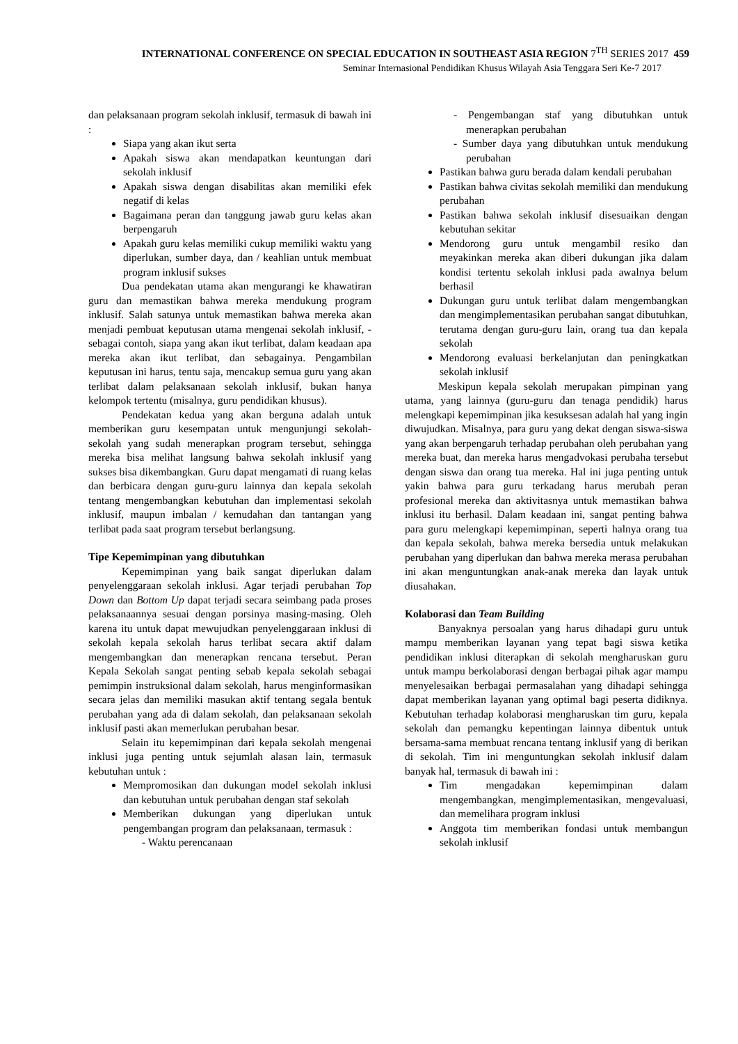INTERNATIONAL CONFERENCE ON SPECIAL EDUCATION IN SOUTHEAST ASIA REGION 7<sup>TH</sup> SERIES 2017 459
Seminar Internasional Pendidikan Khusus Wilayah Asia Tenggara Seri Ke-7 2017
dan pelaksanaan program sekolah inklusif, termasuk di bawah ini :
Siapa yang akan ikut serta
Apakah siswa akan mendapatkan keuntungan dari sekolah inklusif
Apakah siswa dengan disabilitas akan memiliki efek negatif di kelas
Bagaimana peran dan tanggung jawab guru kelas akan berpengaruh
Apakah guru kelas memiliki cukup memiliki waktu yang diperlukan, sumber daya, dan / keahlian untuk membuat program inklusif sukses
Dua pendekatan utama akan mengurangi ke khawatiran guru dan memastikan bahwa mereka mendukung program inklusif. Salah satunya untuk memastikan bahwa mereka akan menjadi pembuat keputusan utama mengenai sekolah inklusif, - sebagai contoh, siapa yang akan ikut terlibat, dalam keadaan apa mereka akan ikut terlibat, dan sebagainya. Pengambilan keputusan ini harus, tentu saja, mencakup semua guru yang akan terlibat dalam pelaksanaan sekolah inklusif, bukan hanya kelompok tertentu (misalnya, guru pendidikan khusus).
Pendekatan kedua yang akan berguna adalah untuk memberikan guru kesempatan untuk mengunjungi sekolah-sekolah yang sudah menerapkan program tersebut, sehingga mereka bisa melihat langsung bahwa sekolah inklusif yang sukses bisa dikembangkan. Guru dapat mengamati di ruang kelas dan berbicara dengan guru-guru lainnya dan kepala sekolah tentang mengembangkan kebutuhan dan implementasi sekolah inklusif, maupun imbalan / kemudahan dan tantangan yang terlibat pada saat program tersebut berlangsung.
Tipe Kepemimpinan yang dibutuhkan
Kepemimpinan yang baik sangat diperlukan dalam penyelenggaraan sekolah inklusi. Agar terjadi perubahan Top Down dan Bottom Up dapat terjadi secara seimbang pada proses pelaksanaannya sesuai dengan porsinya masing-masing. Oleh karena itu untuk dapat mewujudkan penyelenggaraan inklusi di sekolah kepala sekolah harus terlibat secara aktif dalam mengembangkan dan menerapkan rencana tersebut. Peran Kepala Sekolah sangat penting sebab kepala sekolah sebagai pemimpin instruksional dalam sekolah, harus menginformasikan secara jelas dan memiliki masukan aktif tentang segala bentuk perubahan yang ada di dalam sekolah, dan pelaksanaan sekolah inklusif pasti akan memerlukan perubahan besar.
Selain itu kepemimpinan dari kepala sekolah mengenai inklusi juga penting untuk sejumlah alasan lain, termasuk kebutuhan untuk :
Mempromosikan dan dukungan model sekolah inklusi dan kebutuhan untuk perubahan dengan staf sekolah
Memberikan dukungan yang diperlukan untuk pengembangan program dan pelaksanaan, termasuk :
- Waktu perencanaan
- Pengembangan staf yang dibutuhkan untuk menerapkan perubahan
- Sumber daya yang dibutuhkan untuk mendukung perubahan
Pastikan bahwa guru berada dalam kendali perubahan
Pastikan bahwa civitas sekolah memiliki dan mendukung perubahan
Pastikan bahwa sekolah inklusif disesuaikan dengan kebutuhan sekitar
Mendorong guru untuk mengambil resiko dan meyakinkan mereka akan diberi dukungan jika dalam kondisi tertentu sekolah inklusi pada awalnya belum berhasil
Dukungan guru untuk terlibat dalam mengembangkan dan mengimplementasikan perubahan sangat dibutuhkan, terutama dengan guru-guru lain, orang tua dan kepala sekolah
Mendorong evaluasi berkelanjutan dan peningkatkan sekolah inklusif
Meskipun kepala sekolah merupakan pimpinan yang utama, yang lainnya (guru-guru dan tenaga pendidik) harus melengkapi kepemimpinan jika kesuksesan adalah hal yang ingin diwujudkan. Misalnya, para guru yang dekat dengan siswa-siswa yang akan berpengaruh terhadap perubahan oleh perubahan yang mereka buat, dan mereka harus mengadvokasi perubaha tersebut dengan siswa dan orang tua mereka. Hal ini juga penting untuk yakin bahwa para guru terkadang harus merubah peran profesional mereka dan aktivitasnya untuk memastikan bahwa inklusi itu berhasil. Dalam keadaan ini, sangat penting bahwa para guru melengkapi kepemimpinan, seperti halnya orang tua dan kepala sekolah, bahwa mereka bersedia untuk melakukan perubahan yang diperlukan dan bahwa mereka merasa perubahan ini akan menguntungkan anak-anak mereka dan layak untuk diusahakan.
Kolaborasi dan Team Building
Banyaknya persoalan yang harus dihadapi guru untuk mampu memberikan layanan yang tepat bagi siswa ketika pendidikan inklusi diterapkan di sekolah mengharuskan guru untuk mampu berkolaborasi dengan berbagai pihak agar mampu menyelesaikan berbagai permasalahan yang dihadapi sehingga dapat memberikan layanan yang optimal bagi peserta didiknya. Kebutuhan terhadap kolaborasi mengharuskan tim guru, kepala sekolah dan pemangku kepentingan lainnya dibentuk untuk bersama-sama membuat rencana tentang inklusif yang di berikan di sekolah. Tim ini menguntungkan sekolah inklusif dalam banyak hal, termasuk di bawah ini :
Tim mengadakan kepemimpinan dalam mengembangkan, mengimplementasikan, mengevaluasi, dan memelihara program inklusi
Anggota tim memberikan fondasi untuk membangun sekolah inklusif